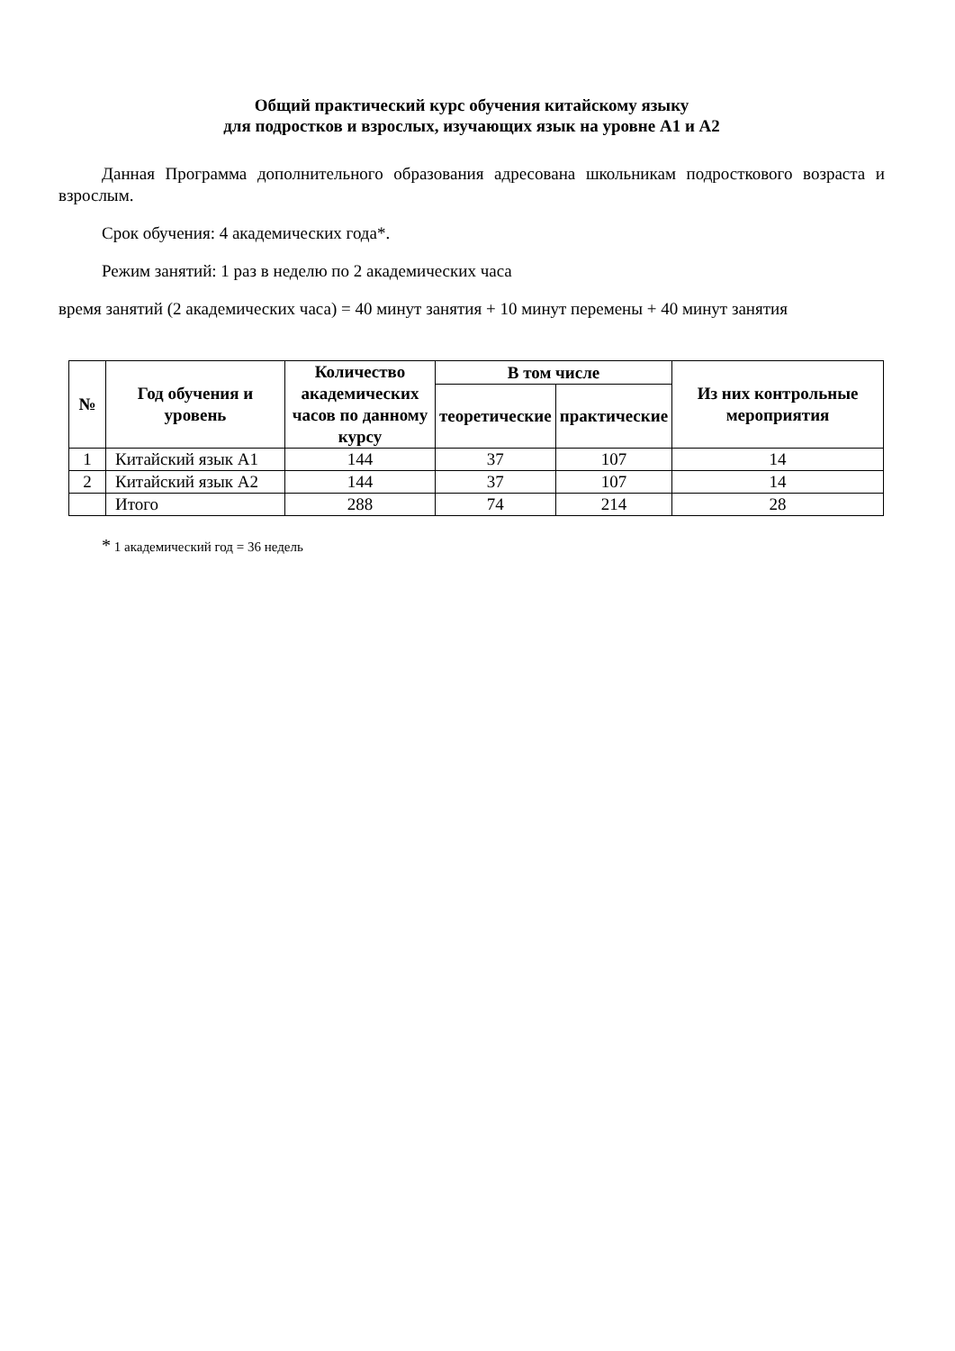Общий практический курс обучения китайскому языку
для подростков и взрослых, изучающих язык на уровне А1 и А2
Данная Программа дополнительного образования адресована школьникам подросткового возраста и взрослым.
Срок обучения: 4 академических года*.
Режим занятий: 1 раз в неделю по 2 академических часа
время занятий (2 академических часа) = 40 минут занятия + 10 минут перемены + 40 минут занятия
| № | Год обучения и уровень | Количество академических часов по данному курсу | В том числе | | Из них контрольные мероприятия |
| --- | --- | --- | --- | --- | --- |
| | | | теоретические | практические | |
| 1 | Китайский язык А1 | 144 | 37 | 107 | 14 |
| 2 | Китайский язык А2 | 144 | 37 | 107 | 14 |
| | Итого | 288 | 74 | 214 | 28 |
* 1 академический год = 36 недель